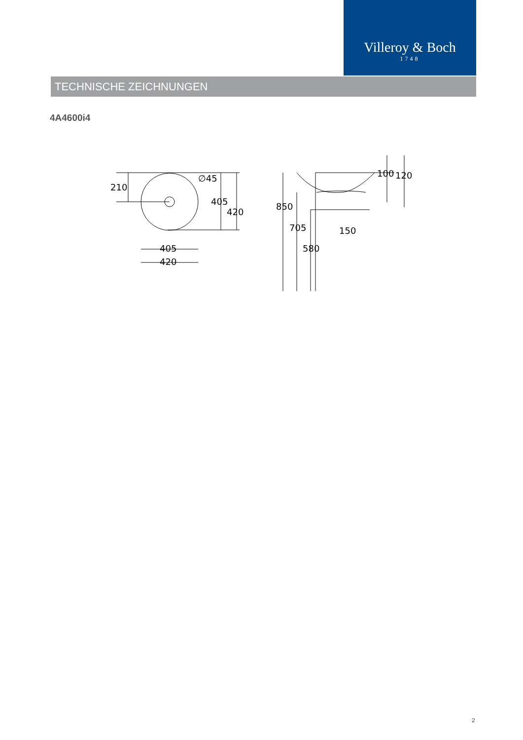Villeroy & Boch
1748
TECHNISCHE ZEICHNUNGEN
4A4600i4
210
405
420
∅45
405
420
850
705
580
150
100
120
2